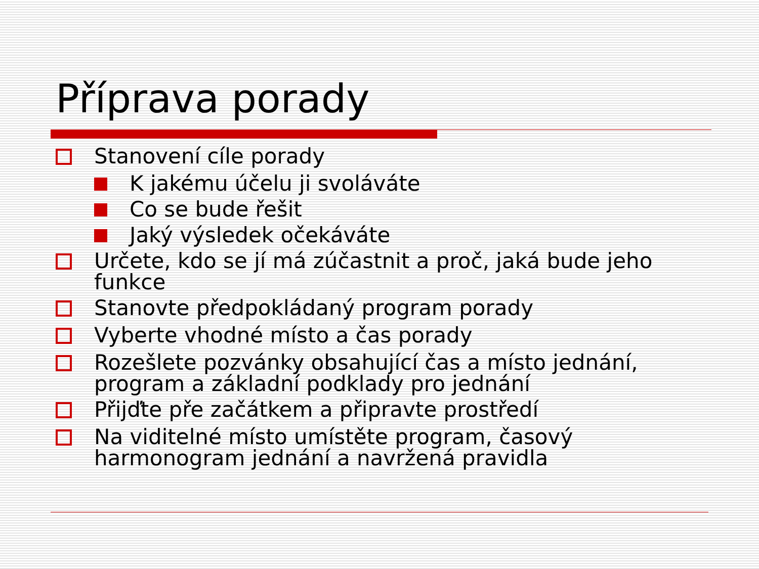Příprava porady
Stanovení cíle porady
K jakému účelu ji svoláváte
Co se bude řešit
Jaký výsledek očekáváte
Určete, kdo se jí má zúčastnit a proč, jaká bude jeho funkce
Stanovte předpokládaný program porady
Vyberte vhodné místo a čas porady
Rozešlete pozvánky obsahující čas a místo jednání, program a základní podklady pro jednání
Přijďte pře začátkem a připravte prostředí
Na viditelné místo umístěte program, časový harmonogram jednání a navržená pravidla